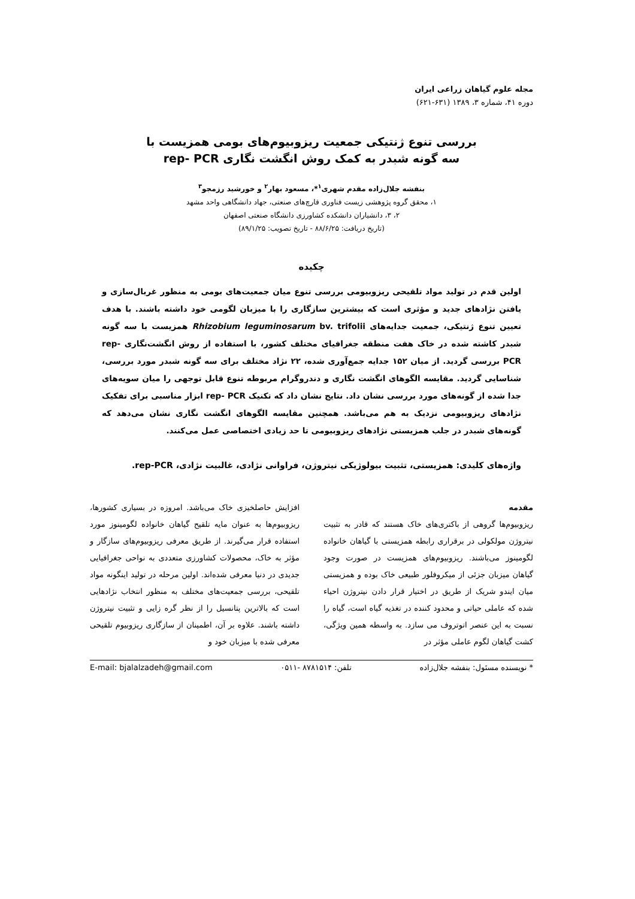مجله علوم گیاهان زراعی ایران
دوره ۴۱، شماره ۳، ۱۳۸۹ (۶۳۱-۶۲۱)
بررسی تنوع ژنتیکی جمعیت ریزوبیوم‌های بومی همزیست با
سه گونه شبدر به کمک روش انگشت نگاری rep- PCR
بنفشه جلال‌زاده مقدم شهری<sup>۱</sup>*، مسعود بهار<sup>۲</sup> و خورشید رزمجو<sup>۳</sup>
۱، محقق گروه پژوهشی زیست فناوری قارچ‌های صنعتی، جهاد دانشگاهی واحد مشهد
۲، ۳، دانشیاران دانشکده کشاورزی دانشگاه صنعتی اصفهان
(تاریخ دریافت: ۸۸/۶/۲۵ - تاریخ تصویب: ۸۹/۱/۲۵)
چکیده
اولین قدم در تولید مواد تلقیحی ریزوبیومی بررسی تنوع میان جمعیت‌های بومی به منظور غربال‌سازی و یافتن نژادهای جدید و مؤثری است که بیشترین سازگاری را با میزبان لگومی خود داشته باشند. با هدف تعیین تنوع ژنتیکی، جمعیت جدایه‌های Rhizobium leguminosarum bv. trifolii همزیست با سه گونه شبدر کاشته شده در خاک هفت منطقه جغرافیای مختلف کشور، با استفاده از روش انگشت‌نگاری rep-PCR بررسی گردید. از میان ۱۵۲ جدایه جمع‌آوری شده، ۲۲ نژاد مختلف برای سه گونه شبدر مورد بررسی، شناسایی گردید. مقایسه الگوهای انگشت نگاری و دندروگرام مربوطه تنوع قابل توجهی را میان سویه‌های جدا شده از گونه‌های مورد بررسی نشان داد. نتایج نشان داد که تکنیک rep- PCR ابزار مناسبی برای تفکیک نژادهای ریزوبیومی نزدیک به هم می‌باشد. همچنین مقایسه الگوهای انگشت نگاری نشان می‌دهد که گونه‌های شبدر در جلب همزیستی نژادهای ریزوبیومی تا حد زیادی اختصاصی عمل می‌کنند.
واژه‌های کلیدی: همزیستی، تثبیت بیولوژیکی نیتروژن، فراوانی نژادی، غالبیت نژادی، rep-PCR.
مقدمه
ریزوبیوم‌ها گروهی از باکتری‌های خاک هستند که قادر به تثبیت نیتروژن مولکولی در برقراری رابطه همزیستی با گیاهان خانواده لگومینوز می‌باشند. ریزوبیوم‌های همزیست در صورت وجود گیاهان میزبان جزئی از میکروفلور طبیعی خاک بوده و همزیستی میان ایندو شریک از طریق در اختیار قرار دادن نیتروژن احیاء شده که عاملی حیاتی و محدود کننده در تغذیه گیاه است، گیاه را نسبت به این عنصر اتوتروف می سازد. به واسطه همین ویژگی، کشت گیاهان لگوم عاملی مؤثر در
افزایش حاصلخیزی خاک می‌باشد. امروزه در بسیاری کشورها، ریزوبیوم‌ها به عنوان مایه تلقیح گیاهان خانواده لگومینوز مورد استفاده قرار می‌گیرند. از طریق معرفی ریزوبیوم‌های سازگار و مؤثر به خاک، محصولات کشاورزی متعددی به نواحی جغرافیایی جدیدی در دنیا معرفی شده‌اند. اولین مرحله در تولید اینگونه مواد تلقیحی، بررسی جمعیت‌های مختلف به منظور انتخاب نژادهایی است که بالاترین پتانسیل را از نظر گره زایی و تثبیت نیتروژن داشته باشند. علاوه بر آن، اطمینان از سازگاری ریزوبیوم تلقیحی معرفی شده با میزبان خود و
* نویسنده مسئول: بنفشه جلال‌زاده تلفن: ۸۷۸۱۵۱۴ -۰۵۱۱ E-mail: bjalalzadeh@gmail.com